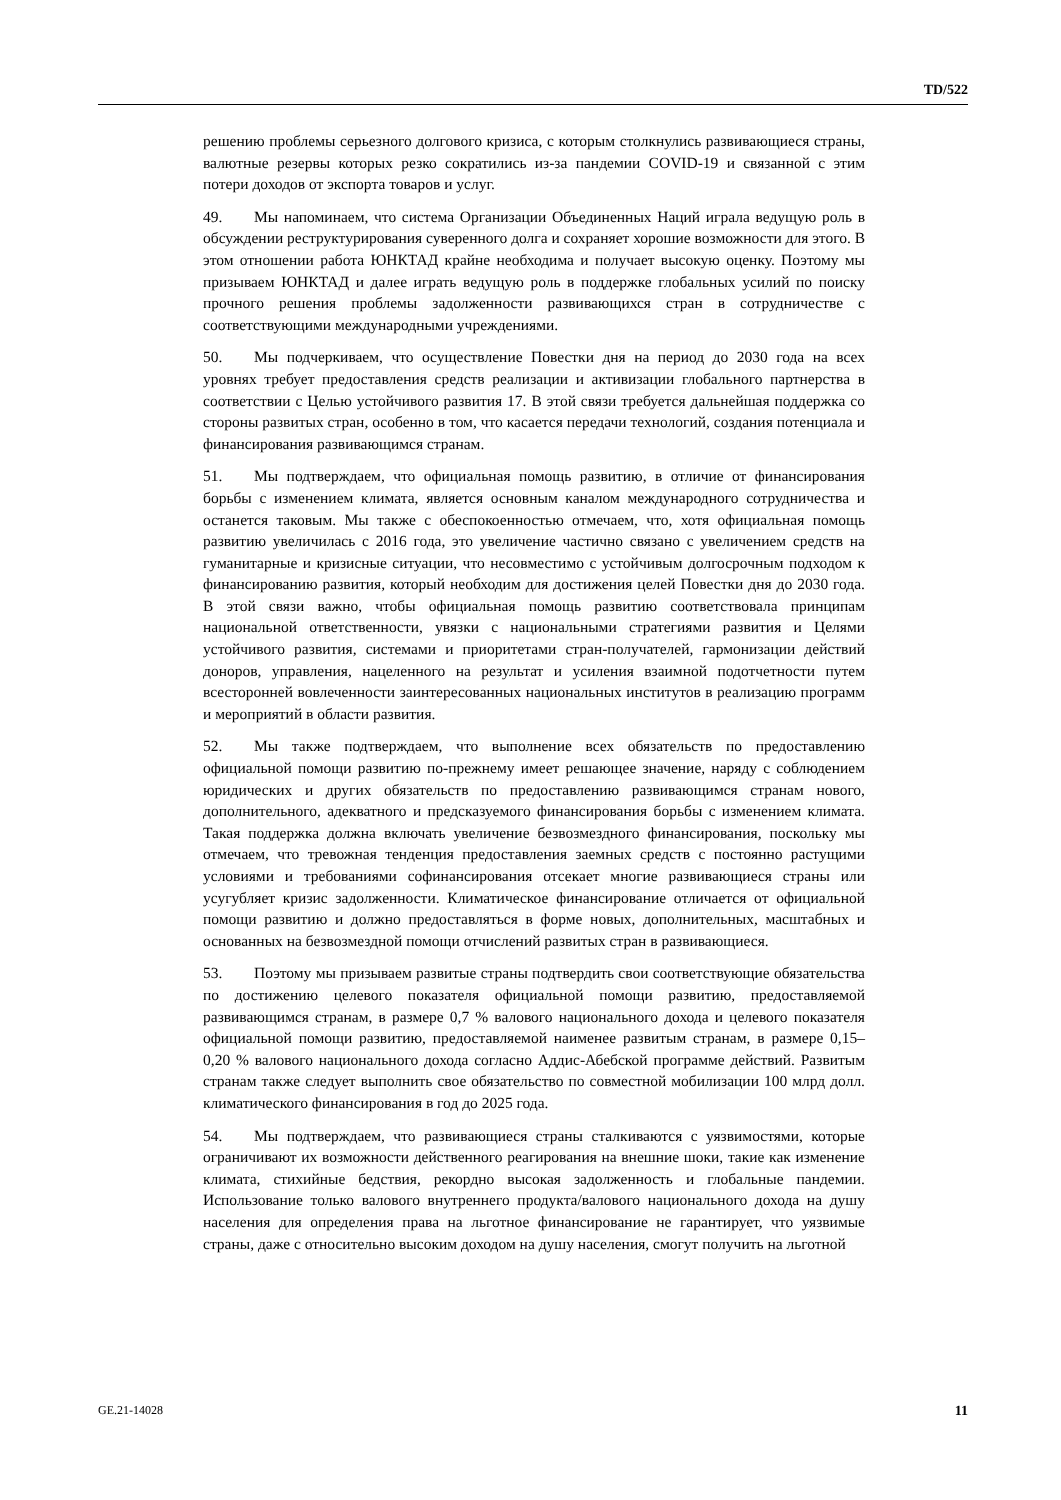TD/522
решению проблемы серьезного долгового кризиса, с которым столкнулись развивающиеся страны, валютные резервы которых резко сократились из-за пандемии COVID-19 и связанной с этим потери доходов от экспорта товаров и услуг.
49. Мы напоминаем, что система Организации Объединенных Наций играла ведущую роль в обсуждении реструктурирования суверенного долга и сохраняет хорошие возможности для этого. В этом отношении работа ЮНКТАД крайне необходима и получает высокую оценку. Поэтому мы призываем ЮНКТАД и далее играть ведущую роль в поддержке глобальных усилий по поиску прочного решения проблемы задолженности развивающихся стран в сотрудничестве с соответствующими международными учреждениями.
50. Мы подчеркиваем, что осуществление Повестки дня на период до 2030 года на всех уровнях требует предоставления средств реализации и активизации глобального партнерства в соответствии с Целью устойчивого развития 17. В этой связи требуется дальнейшая поддержка со стороны развитых стран, особенно в том, что касается передачи технологий, создания потенциала и финансирования развивающимся странам.
51. Мы подтверждаем, что официальная помощь развитию, в отличие от финансирования борьбы с изменением климата, является основным каналом международного сотрудничества и останется таковым. Мы также с обеспокоенностью отмечаем, что, хотя официальная помощь развитию увеличилась с 2016 года, это увеличение частично связано с увеличением средств на гуманитарные и кризисные ситуации, что несовместимо с устойчивым долгосрочным подходом к финансированию развития, который необходим для достижения целей Повестки дня до 2030 года. В этой связи важно, чтобы официальная помощь развитию соответствовала принципам национальной ответственности, увязки с национальными стратегиями развития и Целями устойчивого развития, системами и приоритетами стран-получателей, гармонизации действий доноров, управления, нацеленного на результат и усиления взаимной подотчетности путем всесторонней вовлеченности заинтересованных национальных институтов в реализацию программ и мероприятий в области развития.
52. Мы также подтверждаем, что выполнение всех обязательств по предоставлению официальной помощи развитию по-прежнему имеет решающее значение, наряду с соблюдением юридических и других обязательств по предоставлению развивающимся странам нового, дополнительного, адекватного и предсказуемого финансирования борьбы с изменением климата. Такая поддержка должна включать увеличение безвозмездного финансирования, поскольку мы отмечаем, что тревожная тенденция предоставления заемных средств с постоянно растущими условиями и требованиями софинансирования отсекает многие развивающиеся страны или усугубляет кризис задолженности. Климатическое финансирование отличается от официальной помощи развитию и должно предоставляться в форме новых, дополнительных, масштабных и основанных на безвозмездной помощи отчислений развитых стран в развивающиеся.
53. Поэтому мы призываем развитые страны подтвердить свои соответствующие обязательства по достижению целевого показателя официальной помощи развитию, предоставляемой развивающимся странам, в размере 0,7 % валового национального дохода и целевого показателя официальной помощи развитию, предоставляемой наименее развитым странам, в размере 0,15–0,20 % валового национального дохода согласно Аддис-Абебской программе действий. Развитым странам также следует выполнить свое обязательство по совместной мобилизации 100 млрд долл. климатического финансирования в год до 2025 года.
54. Мы подтверждаем, что развивающиеся страны сталкиваются с уязвимостями, которые ограничивают их возможности действенного реагирования на внешние шоки, такие как изменение климата, стихийные бедствия, рекордно высокая задолженность и глобальные пандемии. Использование только валового внутреннего продукта/валового национального дохода на душу населения для определения права на льготное финансирование не гарантирует, что уязвимые страны, даже с относительно высоким доходом на душу населения, смогут получить на льготной
GE.21-14028 11